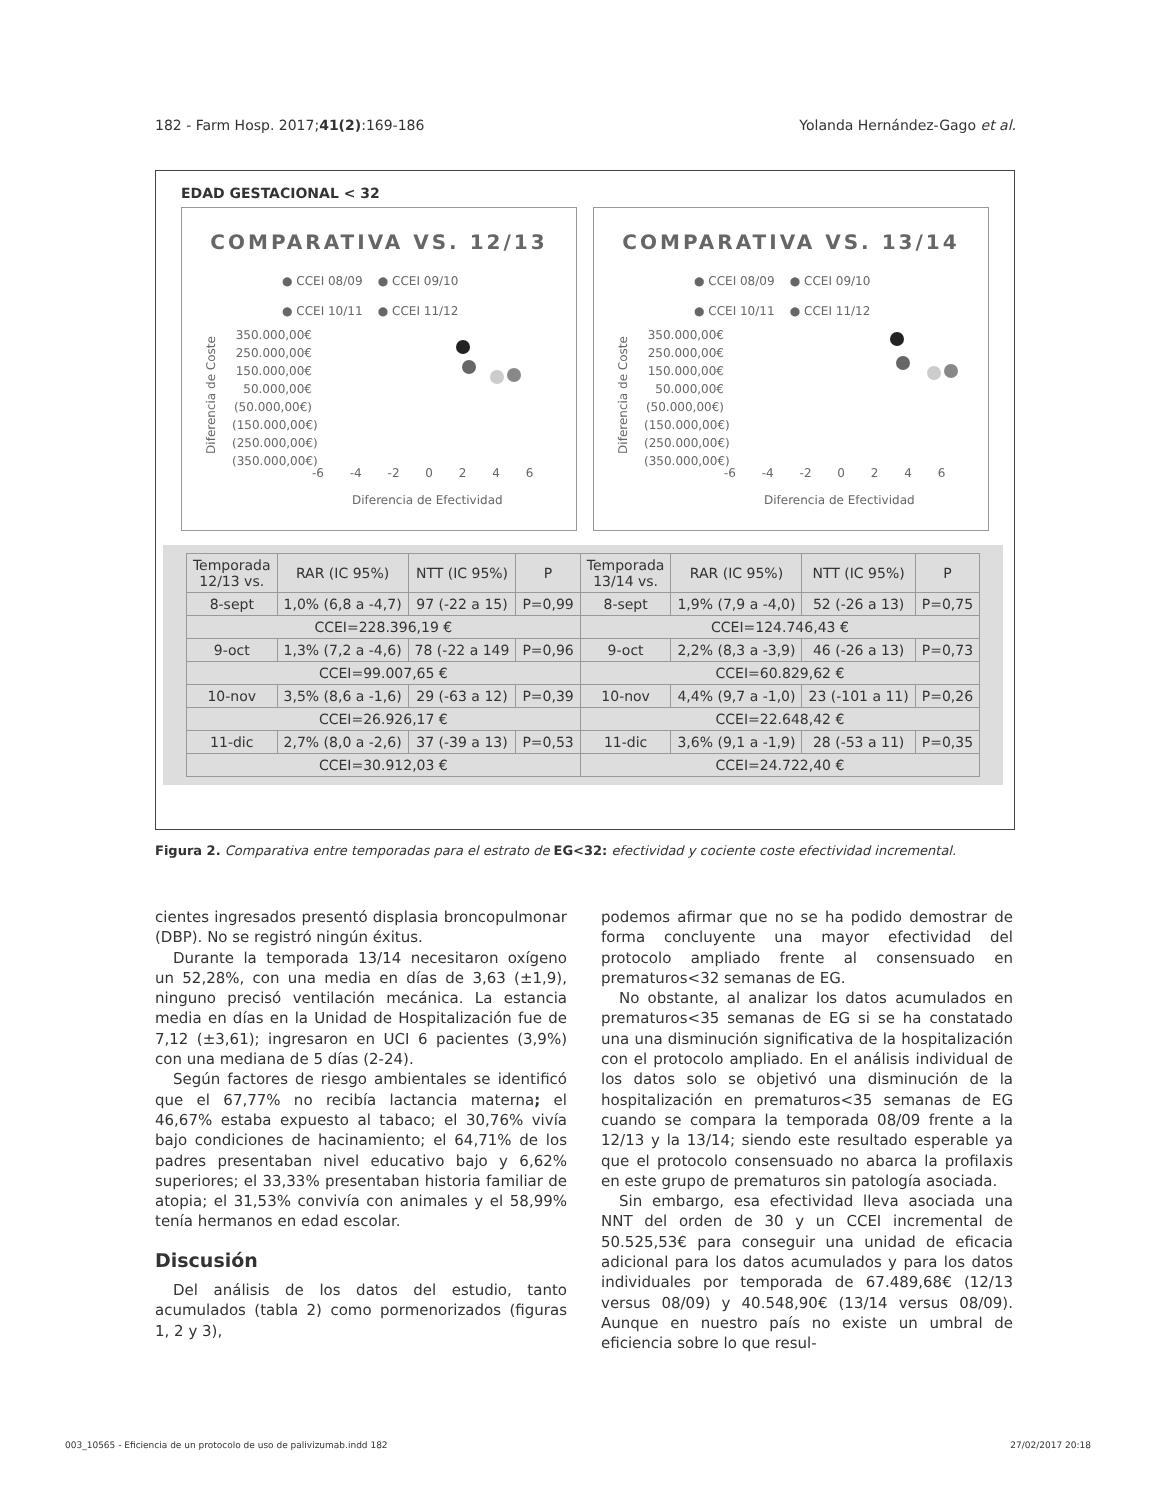182 - Farm Hosp. 2017;41(2):169-186 Yolanda Hernández-Gago et al.
EDAD GESTACIONAL < 32
COMPARATIVA VS. 12/13
● CCEI 08/09 ● CCEI 09/10
● CCEI 10/11 ● CCEI 11/12
350.000,00€
250.000,00€
150.000,00€
50.000,00€
(50.000,00€)
(150.000,00€)
(250.000,00€)
(350.000,00€)
Diferencia de Coste
-6 -4 -2 0 2 4 6
Diferencia de Efectividad
COMPARATIVA VS. 13/14
● CCEI 08/09 ● CCEI 09/10
● CCEI 10/11 ● CCEI 11/12
350.000,00€
250.000,00€
150.000,00€
50.000,00€
(50.000,00€)
(150.000,00€)
(250.000,00€)
(350.000,00€)
Diferencia de Coste
-6 -4 -2 0 2 4 6
Diferencia de Efectividad
| Temporada 12/13 vs. | RAR (IC 95%) | NTT (IC 95%) | P | Temporada 13/14 vs. | RAR (IC 95%) | NTT (IC 95%) | P |
| --- | --- | --- | --- | --- | --- | --- | --- |
| 8-sept | 1,0% (6,8 a -4,7) | 97 (-22 a 15) | P=0,99 | 8-sept | 1,9% (7,9 a -4,0) | 52 (-26 a 13) | P=0,75 |
| CCEI=228.396,19 € | | | | CCEI=124.746,43 € | | | |
| 9-oct | 1,3% (7,2 a -4,6) | 78 (-22 a 149 | P=0,96 | 9-oct | 2,2% (8,3 a -3,9) | 46 (-26 a 13) | P=0,73 |
| CCEI=99.007,65 € | | | | CCEI=60.829,62 € | | | |
| 10-nov | 3,5% (8,6 a -1,6) | 29 (-63 a 12) | P=0,39 | 10-nov | 4,4% (9,7 a -1,0) | 23 (-101 a 11) | P=0,26 |
| CCEI=26.926,17 € | | | | CCEI=22.648,42 € | | | |
| 11-dic | 2,7% (8,0 a -2,6) | 37 (-39 a 13) | P=0,53 | 11-dic | 3,6% (9,1 a -1,9) | 28 (-53 a 11) | P=0,35 |
| CCEI=30.912,03 € | | | | CCEI=24.722,40 € | | | |
Figura 2. Comparativa entre temporadas para el estrato de EG<32: efectividad y cociente coste efectividad incremental.
cientes ingresados presentó displasia broncopulmonar (DBP). No se registró ningún éxitus.
Durante la temporada 13/14 necesitaron oxígeno un 52,28%, con una media en días de 3,63 (±1,9), ninguno precisó ventilación mecánica. La estancia media en días en la Unidad de Hospitalización fue de 7,12 (±3,61); ingresaron en UCI 6 pacientes (3,9%) con una mediana de 5 días (2-24).
Según factores de riesgo ambientales se identificó que el 67,77% no recibía lactancia materna; el 46,67% estaba expuesto al tabaco; el 30,76% vivía bajo condiciones de hacinamiento; el 64,71% de los padres presentaban nivel educativo bajo y 6,62% superiores; el 33,33% presentaban historia familiar de atopia; el 31,53% convivía con animales y el 58,99% tenía hermanos en edad escolar.
Discusión
Del análisis de los datos del estudio, tanto acumulados (tabla 2) como pormenorizados (figuras 1, 2 y 3),
podemos afirmar que no se ha podido demostrar de forma concluyente una mayor efectividad del protocolo ampliado frente al consensuado en prematuros<32 semanas de EG.
No obstante, al analizar los datos acumulados en prematuros<35 semanas de EG si se ha constatado una una disminución significativa de la hospitalización con el protocolo ampliado. En el análisis individual de los datos solo se objetivó una disminución de la hospitalización en prematuros<35 semanas de EG cuando se compara la temporada 08/09 frente a la 12/13 y la 13/14; siendo este resultado esperable ya que el protocolo consensuado no abarca la profilaxis en este grupo de prematuros sin patología asociada.
Sin embargo, esa efectividad lleva asociada una NNT del orden de 30 y un CCEI incremental de 50.525,53€ para conseguir una unidad de eficacia adicional para los datos acumulados y para los datos individuales por temporada de 67.489,68€ (12/13 versus 08/09) y 40.548,90€ (13/14 versus 08/09). Aunque en nuestro país no existe un umbral de eficiencia sobre lo que resul-
003_10565 - Eficiencia de un protocolo de uso de palivizumab.indd 182 27/02/2017 20:18